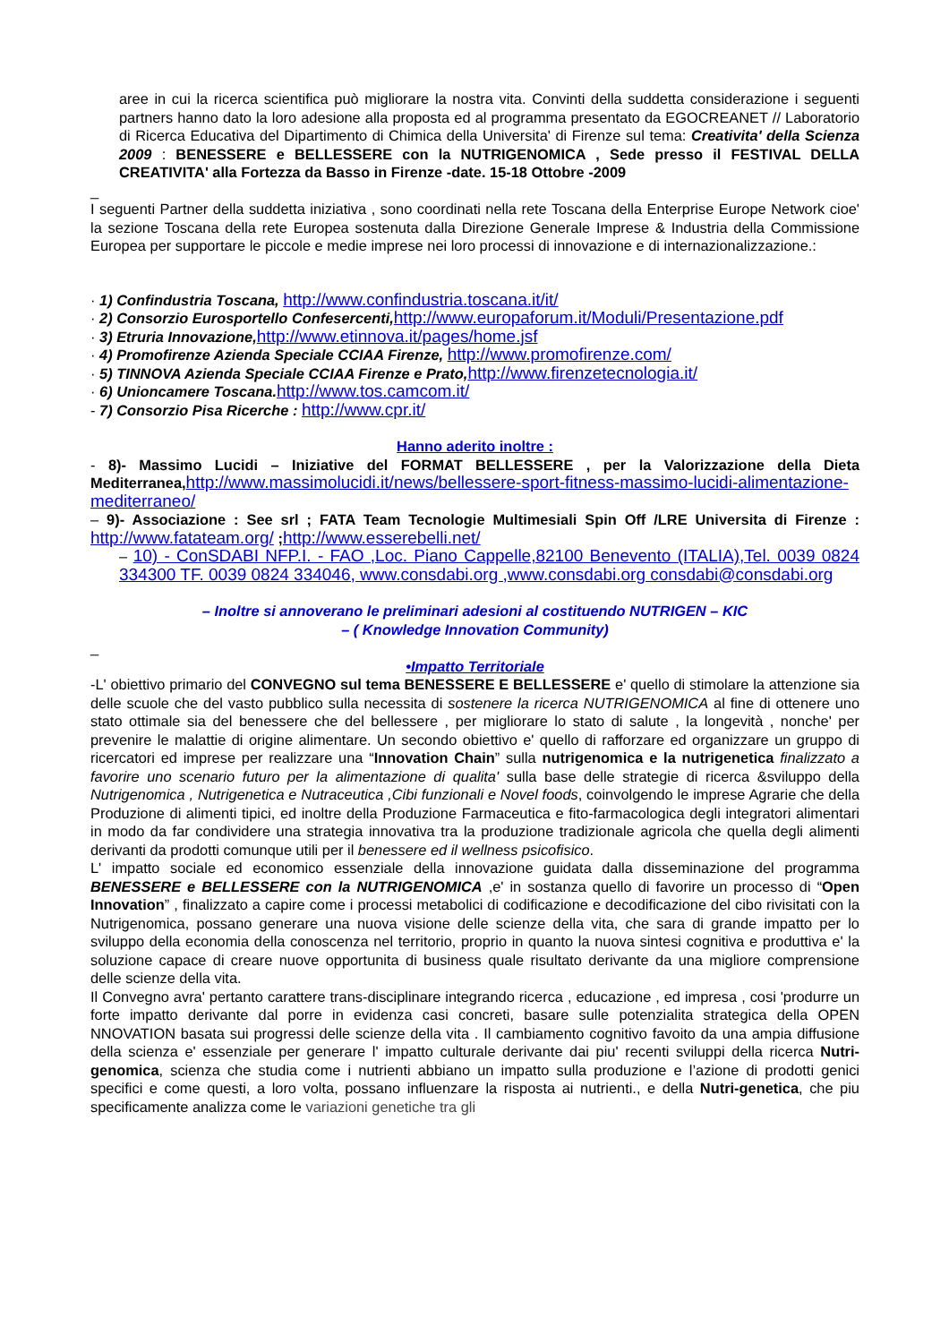aree in cui la ricerca scientifica può migliorare la nostra vita. Convinti della suddetta considerazione i seguenti partners hanno dato la loro adesione alla proposta ed al programma presentato da EGOCREANET // Laboratorio di Ricerca Educativa del Dipartimento di Chimica della Universita' di Firenze sul tema: Creativita' della Scienza 2009 : BENESSERE e BELLESSERE con la NUTRIGENOMICA , Sede presso il FESTIVAL DELLA CREATIVITA' alla Fortezza da Basso in Firenze -date. 15-18 Ottobre -2009
_
I seguenti Partner della suddetta iniziativa , sono coordinati nella rete Toscana della Enterprise Europe Network cioe' la sezione Toscana della rete Europea sostenuta dalla Direzione Generale Imprese & Industria della Commissione Europea per supportare le piccole e medie imprese nei loro processi di innovazione e di internazionalizzazione.:
· 1) Confindustria Toscana, http://www.confindustria.toscana.it/it/
· 2) Consorzio Eurosportello Confesercenti, http://www.europaforum.it/Moduli/Presentazione.pdf
· 3) Etruria Innovazione, http://www.etinnova.it/pages/home.jsf
· 4) Promofirenze Azienda Speciale CCIAA Firenze, http://www.promofirenze.com/
· 5) TINNOVA Azienda Speciale CCIAA Firenze e Prato, http://www.firenzetecnologia.it/
· 6) Unioncamere Toscana. http://www.tos.camcom.it/
- 7) Consorzio Pisa Ricerche : http://www.cpr.it/
Hanno aderito inoltre :
- 8)- Massimo Lucidi – Iniziative del FORMAT BELLESSERE , per la Valorizzazione della Dieta Mediterranea, http://www.massimolucidi.it/news/bellessere-sport-fitness-massimo-lucidi-alimentazione-mediterraneo/
– 9)- Associazione : See srl ; FATA Team Tecnologie Multimesiali Spin Off /LRE Universita di Firenze : http://www.fatateam.org/ ; http://www.esserebelli.net/
– 10) - ConSDABI NFP.I. - FAO ,Loc. Piano Cappelle,82100 Benevento (ITALIA),Tel. 0039 0824 334300 TF. 0039 0824 334046, www.consdabi.org ,www.consdabi.org consdabi@consdabi.org
– Inoltre si annoverano le preliminari adesioni al costituendo NUTRIGEN – KIC
– ( Knowledge Innovation Community)
_
•Impatto Territoriale
-L' obiettivo primario del CONVEGNO sul tema BENESSERE E BELLESSERE e' quello di stimolare la attenzione sia delle scuole che del vasto pubblico sulla necessita di sostenere la ricerca NUTRIGENOMICA al fine di ottenere uno stato ottimale sia del benessere che del bellessere , per migliorare lo stato di salute , la longevità , nonche' per prevenire le malattie di origine alimentare. Un secondo obiettivo e' quello di rafforzare ed organizzare un gruppo di ricercatori ed imprese per realizzare una “Innovation Chain” sulla nutrigenomica e la nutrigenetica finalizzato a favorire uno scenario futuro per la alimentazione di qualita' sulla base delle strategie di ricerca &sviluppo della Nutrigenomica , Nutrigenetica e Nutraceutica ,Cibi funzionali e Novel foods, coinvolgendo le imprese Agrarie che della Produzione di alimenti tipici, ed inoltre della Produzione Farmaceutica e fito-farmacologica degli integratori alimentari in modo da far condividere una strategia innovativa tra la produzione tradizionale agricola che quella degli alimenti derivanti da prodotti comunque utili per il benessere ed il wellness psicofisico.
L' impatto sociale ed economico essenziale della innovazione guidata dalla disseminazione del programma BENESSERE e BELLESSERE con la NUTRIGENOMICA ,e' in sostanza quello di favorire un processo di “Open Innovation” , finalizzato a capire come i processi metabolici di codificazione e decodificazione del cibo rivisitati con la Nutrigenomica, possano generare una nuova visione delle scienze della vita, che sara di grande impatto per lo sviluppo della economia della conoscenza nel territorio, proprio in quanto la nuova sintesi cognitiva e produttiva e' la soluzione capace di creare nuove opportunita di business quale risultato derivante da una migliore comprensione delle scienze della vita.
Il Convegno avra' pertanto carattere trans-disciplinare integrando ricerca , educazione , ed impresa , cosi 'produrre un forte impatto derivante dal porre in evidenza casi concreti, basare sulle potenzialita strategica della OPEN NNOVATION basata sui progressi delle scienze della vita . Il cambiamento cognitivo favoito da una ampia diffusione della scienza e' essenziale per generare l' impatto culturale derivante dai piu' recenti sviluppi della ricerca Nutri-genomica, scienza che studia come i nutrienti abbiano un impatto sulla produzione e l’azione di prodotti genici specifici e come questi, a loro volta, possano influenzare la risposta ai nutrienti., e della Nutri-genetica, che piu specificamente analizza come le variazioni genetiche tra gli